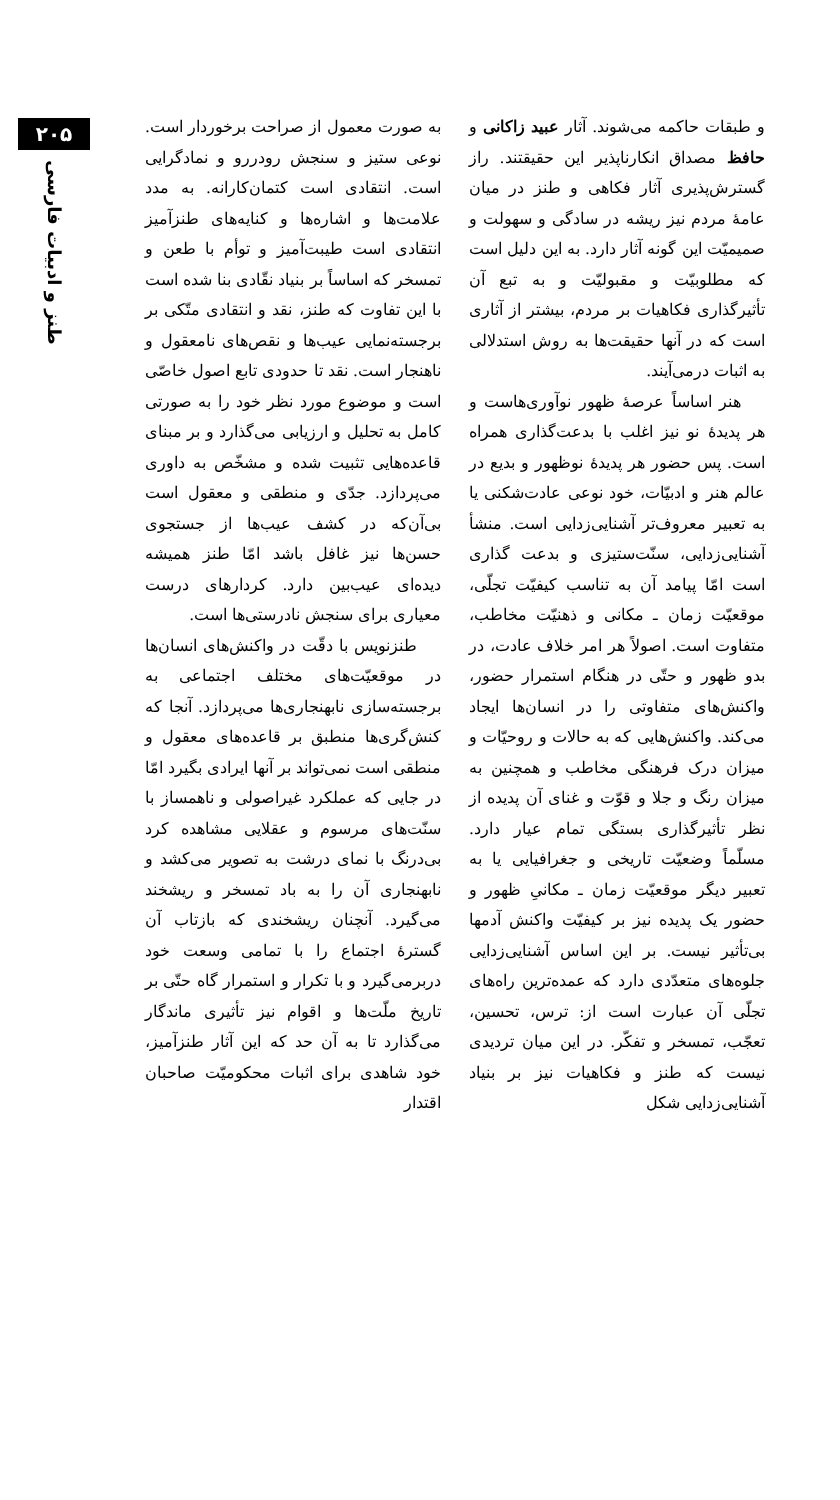۲۰۵
طنز و ادبیات فارسی
به صورت معمول از صراحت برخوردار است. نوعی ستیز و سنجش رودررو و نمادگرایی است. انتقادی است کتمان‌کارانه. به مدد علامت‌ها و اشاره‌ها و کنایه‌های طنزآمیز انتقادی است طیبت‌آمیز و توأم با طعن و تمسخر که اساساً بر بنیاد نقّادی بنا شده است با این تفاوت که طنز، نقد و انتقادی متّکی بر برجسته‌نمایی عیب‌ها و نقص‌های نامعقول و ناهنجار است. نقد تا حدودی تابع اصول خاصّی است و موضوع مورد نظر خود را به صورتی کامل به تحلیل و ارزیابی می‌گذارد و بر مبنای قاعده‌هایی تثبیت شده و مشخّص به داوری می‌پردازد. جدّی و منطقی و معقول است بی‌آن‌که در کشف عیب‌ها از جستجوی حسن‌ها نیز غافل باشد امّا طنز همیشه دیده‌ای عیب‌بین دارد. کردارهای درست معیاری برای سنجش نادرستی‌ها است.
طنزنویس با دقّت در واکنش‌های انسان‌ها در موقعیّت‌های مختلف اجتماعی به برجسته‌سازی نابهنجاری‌ها می‌پردازد. آنجا که کنش‌گری‌ها منطبق بر قاعده‌های معقول و منطقی است نمی‌تواند بر آنها ایرادی بگیرد امّا در جایی که عملکرد غیراصولی و ناهمساز با سنّت‌های مرسوم و عقلایی مشاهده کرد بی‌درنگ با نمای درشت به تصویر می‌کشد و نابهنجاری آن را به باد تمسخر و ریشخند می‌گیرد. آنچنان ریشخندی که بازتاب آن گسترهٔ اجتماع را با تمامی وسعت خود دربرمی‌گیرد و با تکرار و استمرار گاه حتّی بر تاریخ ملّت‌ها و اقوام نیز تأثیری ماندگار می‌گذارد تا به آن حد که این آثار طنزآمیز، خود شاهدی برای اثبات محکومیّت صاحبان اقتدار
و طبقات حاکمه می‌شوند. آثار عبید زاکانی و حافظ مصداق انکارناپذیر این حقیقتند. راز گسترش‌پذیری آثار فکاهی و طنز در میان عامهٔ مردم نیز ریشه در سادگی و سهولت و صمیمیّت این گونه آثار دارد. به این دلیل است که مطلوبیّت و مقبولیّت و به تبع آن تأثیرگذاری فکاهیات بر مردم، بیشتر از آثاری است که در آنها حقیقت‌ها به روش استدلالی به اثبات درمی‌آیند.
هنر اساساً عرصهٔ ظهور نوآوری‌هاست و هر پدیدهٔ نو نیز اغلب با بدعت‌گذاری همراه است. پس حضور هر پدیدهٔ نوظهور و بدیع در عالم هنر و ادبیّات، خود نوعی عادت‌شکنی یا به تعبیر معروف‌تر آشنایی‌زدایی است. منشأ آشنایی‌زدایی، سنّت‌ستیزی و بدعت گذاری است امّا پیامد آن به تناسب کیفیّت تجلّی، موقعیّت زمان ـ مکانی و ذهنیّت مخاطب، متفاوت است. اصولاً هر امر خلاف عادت، در بدو ظهور و حتّی در هنگام استمرار حضور، واکنش‌های متفاوتی را در انسان‌ها ایجاد می‌کند. واکنش‌هایی که به حالات و روحیّات و میزان درک فرهنگی مخاطب و همچنین به میزان رنگ و جلا و قوّت و غنای آن پدیده از نظر تأثیرگذاری بستگی تمام عیار دارد. مسلّماً وضعیّت تاریخی و جغرافیایی یا به تعبیر دیگر موقعیّت زمان ـ مکانیِ ظهور و حضور یک پدیده نیز بر کیفیّت واکنش آدمها بی‌تأثیر نیست. بر این اساس آشنایی‌زدایی جلوه‌های متعدّدی دارد که عمده‌ترین راه‌های تجلّی آن عبارت است از: ترس، تحسین، تعجّب، تمسخر و تفکّر. در این میان تردیدی نیست که طنز و فکاهیات نیز بر بنیاد آشنایی‌زدایی شکل